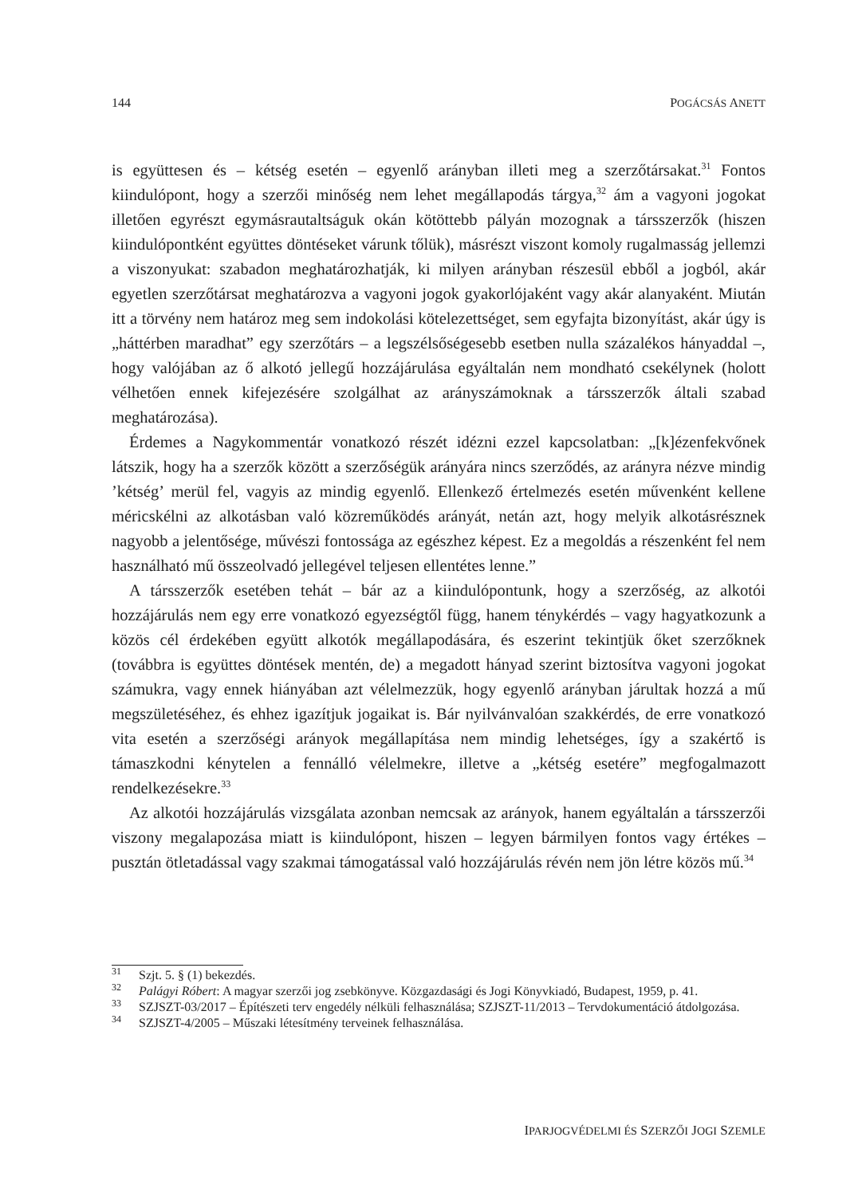144 POGÁCSÁS ANETT
is együttesen és – kétség esetén – egyenlő arányban illeti meg a szerzőtársakat.<sup>31</sup> Fontos kiindulópont, hogy a szerzői minőség nem lehet megállapodás tárgya,<sup>32</sup> ám a vagyoni jogokat illetően egyrészt egymásrautaltságuk okán kötöttebb pályán mozognak a társszerzők (hiszen kiindulópontként együttes döntéseket várunk tőlük), másrészt viszont komoly rugalmasság jellemzi a viszonyukat: szabadon meghatározhatják, ki milyen arányban részesül ebből a jogból, akár egyetlen szerzőtársat meghatározva a vagyoni jogok gyakorlójaként vagy akár alanyaként. Miután itt a törvény nem határoz meg sem indokolási kötelezettséget, sem egyfajta bizonyítást, akár úgy is „háttérben maradhat” egy szerzőtárs – a legszélsőségesebb esetben nulla százalékos hányaddal –, hogy valójában az ő alkotó jellegű hozzájárulása egyáltalán nem mondható csekélynek (holott vélhetően ennek kifejezésére szolgálhat az arányszámoknak a társszerzők általi szabad meghatározása).
Érdemes a Nagykommentár vonatkozó részét idézni ezzel kapcsolatban: „[k]ézenfekvőnek látszik, hogy ha a szerzők között a szerzőségük arányára nincs szerződés, az arányra nézve mindig ’kétség’ merül fel, vagyis az mindig egyenlő. Ellenkező értelmezés esetén művenként kellene méricskélni az alkotásban való közreműködés arányát, netán azt, hogy melyik alkotásrésznek nagyobb a jelentősége, művészi fontossága az egészhez képest. Ez a megoldás a részenként fel nem használható mű összeolvadó jellegével teljesen ellentétes lenne.”
A társszerzők esetében tehát – bár az a kiindulópontunk, hogy a szerzőség, az alkotói hozzájárulás nem egy erre vonatkozó egyezségtől függ, hanem ténykérdés – vagy hagyatkozunk a közös cél érdekében együtt alkotók megállapodására, és eszerint tekintjük őket szerzőknek (továbbra is együttes döntések mentén, de) a megadott hányad szerint biztosítva vagyoni jogokat számukra, vagy ennek hiányában azt vélelmezzük, hogy egyenlő arányban járultak hozzá a mű megszületéséhez, és ehhez igazítjuk jogaikat is. Bár nyilvánvalóan szakkérdés, de erre vonatkozó vita esetén a szerzőségi arányok megállapítása nem mindig lehetséges, így a szakértő is támaszkodni kénytelen a fennálló vélelmekre, illetve a „kétség esetére” megfogalmazott rendelkezésekre.<sup>33</sup>
Az alkotói hozzájárulás vizsgálata azonban nemcsak az arányok, hanem egyáltalán a társszerzői viszony megalapozása miatt is kiindulópont, hiszen – legyen bármilyen fontos vagy értékes – pusztán ötletadással vagy szakmai támogatással való hozzájárulás révén nem jön létre közös mű.<sup>34</sup>
<sup>31</sup> Szjt. 5. § (1) bekezdés.
<sup>32</sup> Palágyi Róbert: A magyar szerzői jog zsebkönyve. Közgazdasági és Jogi Könyvkiadó, Budapest, 1959, p. 41.
<sup>33</sup> SZJSZT-03/2017 – Építészeti terv engedély nélküli felhasználása; SZJSZT-11/2013 – Tervdokumentáció átdolgozása.
<sup>34</sup> SZJSZT-4/2005 – Műszaki létesítmény terveinek felhasználása.
IPARJOGVÉDELMI ÉS SZERZŐI JOGI SZEMLE